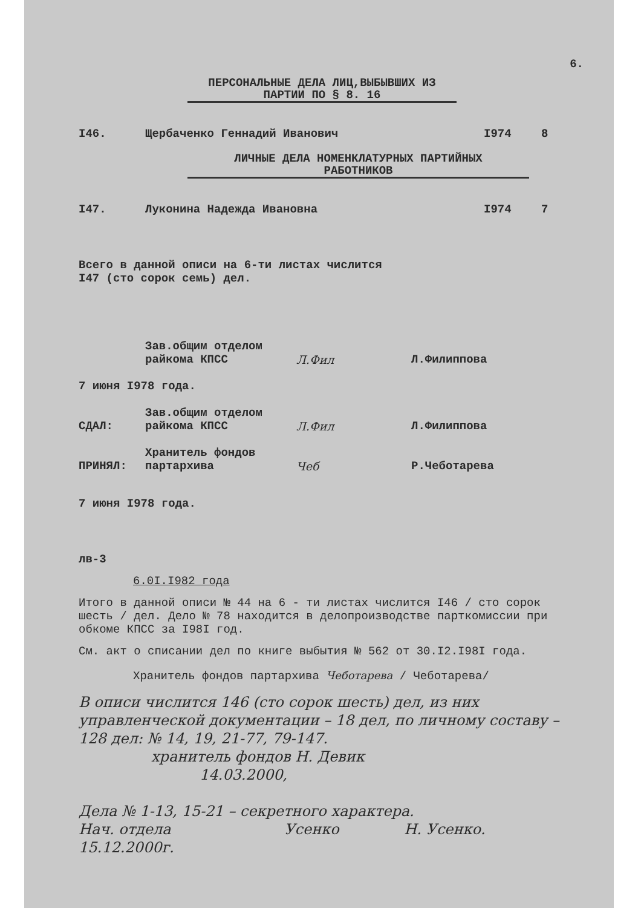6.
ПЕРСОНАЛЬНЫЕ ДЕЛА ЛИЦ,ВЫБЫВШИХ ИЗ
ПАРТИИ ПО § 8. 16
I46. Щербаченко Геннадий Иванович I974 8
ЛИЧНЫЕ ДЕЛА НОМЕНКЛАТУРНЫХ ПАРТИЙНЫХ
РАБОТНИКОВ
I47. Луконина Надежда Ивановна I974 7
Всего в данной описи на 6-ти листах числится
I47 (сто сорок семь) дел.
Зав.общим отделом
райкома КПСС Л.Фил Л.Филиппова
7 июня I978 года.
СДАЛ: Зав.общим отделом
райкома КПСС Л.Фил Л.Филиппова
ПРИНЯЛ: Хранитель фондов
партархива Чеб Р.Чеботарева
7 июня I978 года.
лв-3
6.0I.I982 года
Итого в данной описи № 44 на 6 - ти листах числится I46 / сто сорок шесть / дел. Дело № 78 находится в делопроизводстве парткомиссии при обкоме КПСС за I98I год.
См. акт о списании дел по книге выбытия № 562 от 30.I2.I98I года.
Хранитель фондов партархива Чеботарева / Чеботарева/
В описи числится 146 (сто сорок шесть) дел, из них управленческой документации – 18 дел, по личному составу – 128 дел: № 14, 19, 21-77, 79-147.
хранитель фондов Н. Девик
14.03.2000,
Дела № 1-13, 15-21 – секретного характера.
Нач. отдела Усенко Н. Усенко.
15.12.2000г.